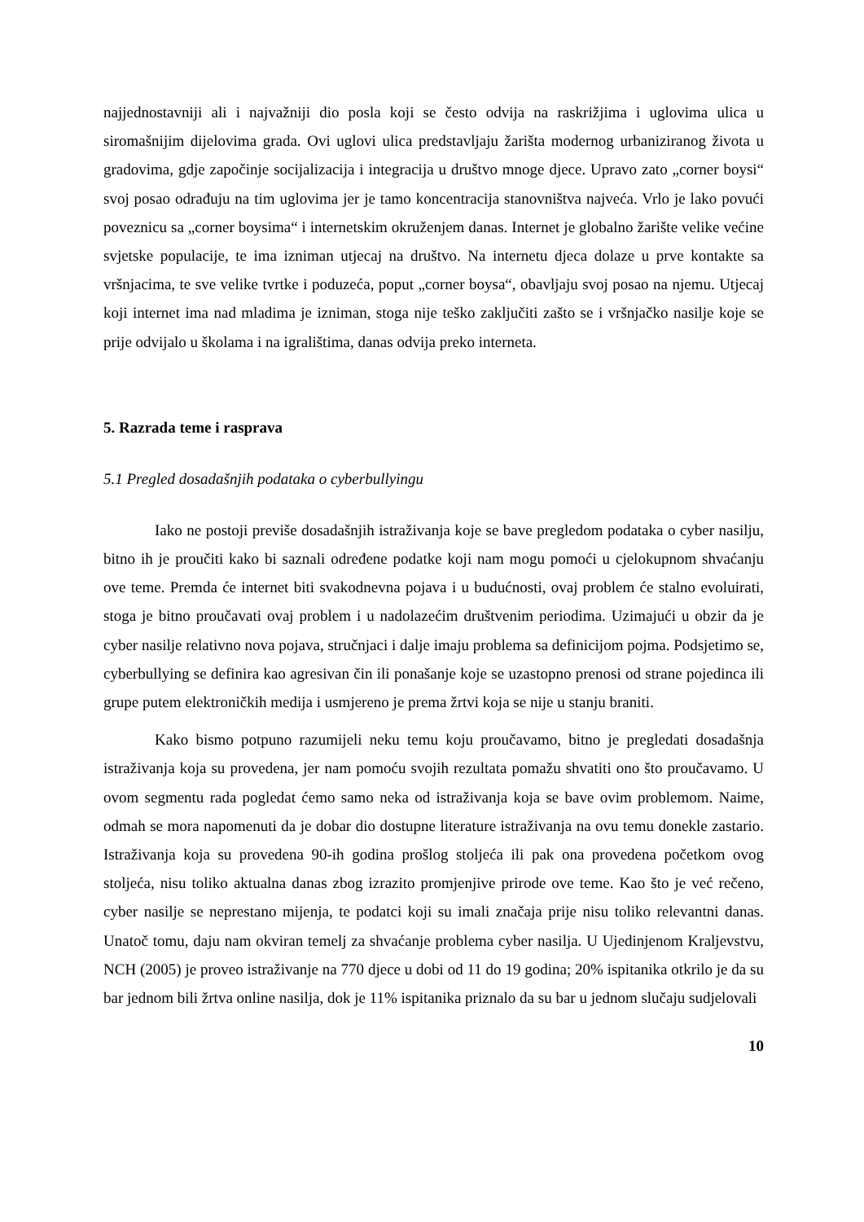najjednostavniji ali i najvažniji dio posla koji se često odvija na raskrižjima i uglovima ulica u siromašnijim dijelovima grada. Ovi uglovi ulica predstavljaju žarišta modernog urbaniziranog života u gradovima, gdje započinje socijalizacija i integracija u društvo mnoge djece. Upravo zato „corner boysi“ svoj posao odrađuju na tim uglovima jer je tamo koncentracija stanovništva najveća. Vrlo je lako povući poveznicu sa „corner boysima“ i internetskim okruženjem danas. Internet je globalno žarište velike većine svjetske populacije, te ima izniman utjecaj na društvo. Na internetu djeca dolaze u prve kontakte sa vršnjacima, te sve velike tvrtke i poduzeća, poput „corner boysa“, obavljaju svoj posao na njemu. Utjecaj koji internet ima nad mladima je izniman, stoga nije teško zaključiti zašto se i vršnjačko nasilje koje se prije odvijalo u školama i na igralištima, danas odvija preko interneta.
5. Razrada teme i rasprava
5.1 Pregled dosadašnjih podataka o cyberbullyingu
Iako ne postoji previše dosadašnjih istraživanja koje se bave pregledom podataka o cyber nasilju, bitno ih je proučiti kako bi saznali određene podatke koji nam mogu pomoći u cjelokupnom shvaćanju ove teme. Premda će internet biti svakodnevna pojava i u budućnosti, ovaj problem će stalno evoluirati, stoga je bitno proučavati ovaj problem i u nadolazećim društvenim periodima. Uzimajući u obzir da je cyber nasilje relativno nova pojava, stručnjaci i dalje imaju problema sa definicijom pojma. Podsjetimo se, cyberbullying se definira kao agresivan čin ili ponašanje koje se uzastopno prenosi od strane pojedinca ili grupe putem elektroničkih medija i usmjereno je prema žrtvi koja se nije u stanju braniti.
Kako bismo potpuno razumijeli neku temu koju proučavamo, bitno je pregledati dosadašnja istraživanja koja su provedena, jer nam pomoću svojih rezultata pomažu shvatiti ono što proučavamo. U ovom segmentu rada pogledat ćemo samo neka od istraživanja koja se bave ovim problemom. Naime, odmah se mora napomenuti da je dobar dio dostupne literature istraživanja na ovu temu donekle zastario. Istraživanja koja su provedena 90-ih godina prošlog stoljeća ili pak ona provedena početkom ovog stoljeća, nisu toliko aktualna danas zbog izrazito promjenjive prirode ove teme. Kao što je već rečeno, cyber nasilje se neprestano mijenja, te podatci koji su imali značaja prije nisu toliko relevantni danas. Unatoč tomu, daju nam okviran temelj za shvaćanje problema cyber nasilja. U Ujedinjenom Kraljevstvu, NCH (2005) je proveo istraživanje na 770 djece u dobi od 11 do 19 godina; 20% ispitanika otkrilo je da su bar jednom bili žrtva online nasilja, dok je 11% ispitanika priznalo da su bar u jednom slučaju sudjelovali
10